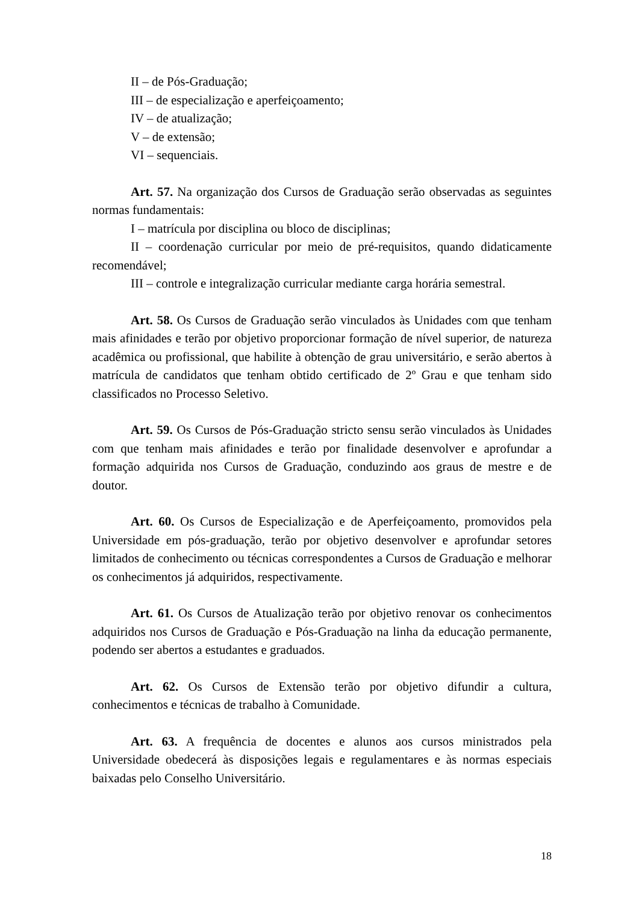II – de Pós-Graduação;
III – de especialização e aperfeiçoamento;
IV – de atualização;
V – de extensão;
VI – sequenciais.
Art. 57. Na organização dos Cursos de Graduação serão observadas as seguintes normas fundamentais:
I – matrícula por disciplina ou bloco de disciplinas;
II – coordenação curricular por meio de pré-requisitos, quando didaticamente recomendável;
III – controle e integralização curricular mediante carga horária semestral.
Art. 58. Os Cursos de Graduação serão vinculados às Unidades com que tenham mais afinidades e terão por objetivo proporcionar formação de nível superior, de natureza acadêmica ou profissional, que habilite à obtenção de grau universitário, e serão abertos à matrícula de candidatos que tenham obtido certificado de 2º Grau e que tenham sido classificados no Processo Seletivo.
Art. 59. Os Cursos de Pós-Graduação stricto sensu serão vinculados às Unidades com que tenham mais afinidades e terão por finalidade desenvolver e aprofundar a formação adquirida nos Cursos de Graduação, conduzindo aos graus de mestre e de doutor.
Art. 60. Os Cursos de Especialização e de Aperfeiçoamento, promovidos pela Universidade em pós-graduação, terão por objetivo desenvolver e aprofundar setores limitados de conhecimento ou técnicas correspondentes a Cursos de Graduação e melhorar os conhecimentos já adquiridos, respectivamente.
Art. 61. Os Cursos de Atualização terão por objetivo renovar os conhecimentos adquiridos nos Cursos de Graduação e Pós-Graduação na linha da educação permanente, podendo ser abertos a estudantes e graduados.
Art. 62. Os Cursos de Extensão terão por objetivo difundir a cultura, conhecimentos e técnicas de trabalho à Comunidade.
Art. 63. A frequência de docentes e alunos aos cursos ministrados pela Universidade obedecerá às disposições legais e regulamentares e às normas especiais baixadas pelo Conselho Universitário.
18